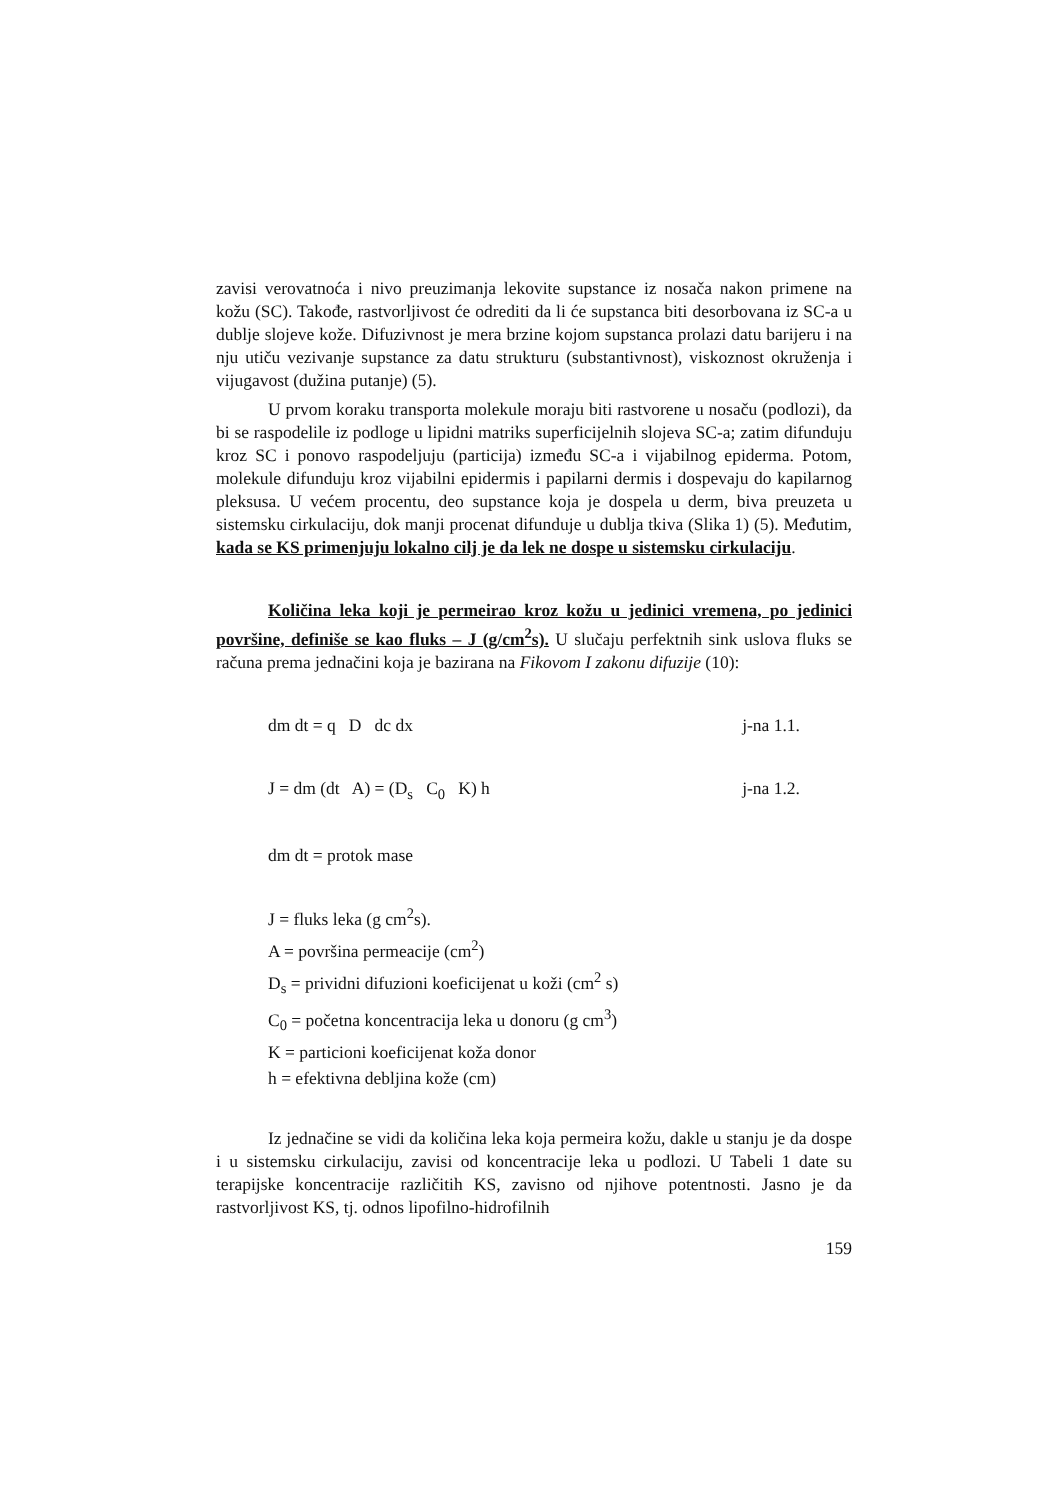zavisi verovatnoća i nivo preuzimanja lekovite supstance iz nosača nakon primene na kožu (SC). Takođe, rastvorljivost će odrediti da li će supstanca biti desorbovana iz SC-a u dublje slojeve kože. Difuzivnost je mera brzine kojom supstanca prolazi datu barijeru i na nju utiču vezivanje supstance za datu strukturu (substantivnost), viskoznost okruženja i vijugavost (dužina putanje) (5).
U prvom koraku transporta molekule moraju biti rastvorene u nosaču (podlozi), da bi se raspodelile iz podloge u lipidni matriks superficijelnih slojeva SC-a; zatim difunduju kroz SC i ponovo raspodeljuju (particija) između SC-a i vijabilnog epiderma. Potom, molekule difunduju kroz vijabilni epidermis i papilarni dermis i dospevaju do kapilarnog pleksusa. U većem procentu, deo supstance koja je dospela u derm, biva preuzeta u sistemsku cirkulaciju, dok manji procenat difunduje u dublja tkiva (Slika 1) (5). Međutim, kada se KS primenjuju lokalno cilj je da lek ne dospe u sistemsku cirkulaciju.
Količina leka koji je permeirao kroz kožu u jedinici vremena, po jedinici površine, definiše se kao fluks – J (g/cm<sup>2</sup>s). U slučaju perfektnih sink uslova fluks se računa prema jednačini koja je bazirana na Fikovom I zakonu difuzije (10):
dm dt = q D dc dx j-na 1.1.
J = dm (dt A) = (D<sub>s</sub> C<sub>0</sub> K) h j-na 1.2.
dm dt = protok mase
J = fluks leka (g cm<sup>2</sup>s).
A = površina permeacije (cm<sup>2</sup>)
D<sub>s</sub> = prividni difuzioni koeficijenat u koži (cm<sup>2</sup> s)
C<sub>0</sub> = početna koncentracija leka u donoru (g cm<sup>3</sup>)
K = particioni koeficijenat koža donor
h = efektivna debljina kože (cm)
Iz jednačine se vidi da količina leka koja permeira kožu, dakle u stanju je da dospe i u sistemsku cirkulaciju, zavisi od koncentracije leka u podlozi. U Tabeli 1 date su terapijske koncentracije različitih KS, zavisno od njihove potentnosti. Jasno je da rastvorljivost KS, tj. odnos lipofilno-hidrofilnih
159